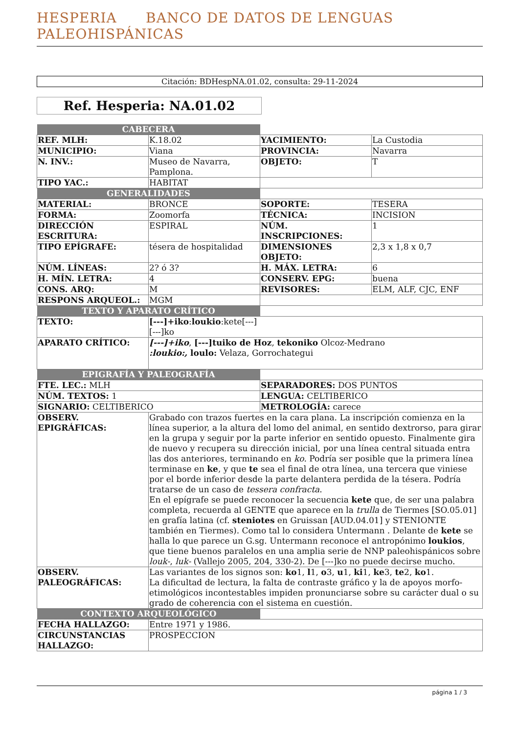HESPERIA BANCO DE DATOS DE LENGUAS PALEOHISPÁNICAS
Citación: BDHespNA.01.02, consulta: 29-11-2024
Ref. Hesperia: NA.01.02
| CABECERA | | | |
| REF. MLH: | K.18.02 | YACIMIENTO: | La Custodia |
| MUNICIPIO: | Viana | PROVINCIA: | Navarra |
| N. INV.: | Museo de Navarra, Pamplona. | OBJETO: | T |
| TIPO YAC.: | HABITAT | | |
| GENERALIDADES | | | |
| MATERIAL: | BRONCE | SOPORTE: | TESERA |
| FORMA: | Zoomorfa | TÉCNICA: | INCISION |
| DIRECCIÓN ESCRITURA: | ESPIRAL | NÚM. INSCRIPCIONES: | 1 |
| TIPO EPÍGRAFE: | tésera de hospitalidad | DIMENSIONES OBJETO: | 2,3 x 1,8 x 0,7 |
| NÚM. LÍNEAS: | 2? ó 3? | H. MÁX. LETRA: | 6 |
| H. MÍN. LETRA: | 4 | CONSERV. EPG: | buena |
| CONS. ARQ: | M | REVISORES: | ELM, ALF, CJC, ENF |
| RESPONS ARQUEOL.: | MGM | | |
| TEXTO Y APARATO CRÍTICO | | | |
| TEXTO: | [---]+iko : loukio :kete[---] [---]ko | | |
| APARATO CRÍTICO: | [---]+iko , [---]tuiko de Hoz , tekoniko Olcoz-Medrano :loukio:, loulo: Velaza, Gorrochategui | | |
| EPIGRAFÍA Y PALEOGRAFÍA | | | |
| FTE. LEC.: MLH | | SEPARADORES: DOS PUNTOS | |
| NÚM. TEXTOS: 1 | | LENGUA: CELTIBERICO | |
| SIGNARIO: CELTIBERICO | | METROLOGÍA: carece | |
| OBSERV. EPIGRÁFICAS: | Grabado con trazos fuertes en la cara plana. La inscripción comienza en la línea superior, a la altura del lomo del animal, en sentido dextrorso, para girar en la grupa y seguir por la parte inferior en sentido opuesto. Finalmente gira de nuevo y recupera su dirección inicial, por una línea central situada entra las dos anteriores, terminando en ko . Podría ser posible que la primera línea terminase en ke , y que te sea el final de otra línea, una tercera que viniese por el borde inferior desde la parte delantera perdida de la tésera. Podría tratarse de un caso de tessera confracta . En el epígrafe se puede reconocer la secuencia kete que, de ser una palabra completa, recuerda al GENTE que aparece en la trulla de Tiermes [SO.05.01] en grafía latina (cf. steniotes en Gruissan [AUD.04.01] y STENIONTE también en Tiermes). Como tal lo considera Untermann . Delante de kete se halla lo que parece un G.sg. Untermann reconoce el antropónimo loukios , que tiene buenos paralelos en una amplia serie de NNP paleohispánicos sobre louk- , luk- (Vallejo 2005, 204, 330-2). De [---]ko no puede decirse mucho. | | |
| OBSERV. PALEOGRÁFICAS: | Las variantes de los signos son: ko 1, l 1, o 3, u 1, ki 1, ke 3, te 2, ko 1. La dificultad de lectura, la falta de contraste gráfico y la de apoyos morfo-etimológicos incontestables impiden pronunciarse sobre su carácter dual o su grado de coherencia con el sistema en cuestión. | | |
| CONTEXTO ARQUEOLÓGICO | | | |
| FECHA HALLAZGO: | Entre 1971 y 1986. | | |
| CIRCUNSTANCIAS HALLAZGO: | PROSPECCION | | |
página 1 / 3